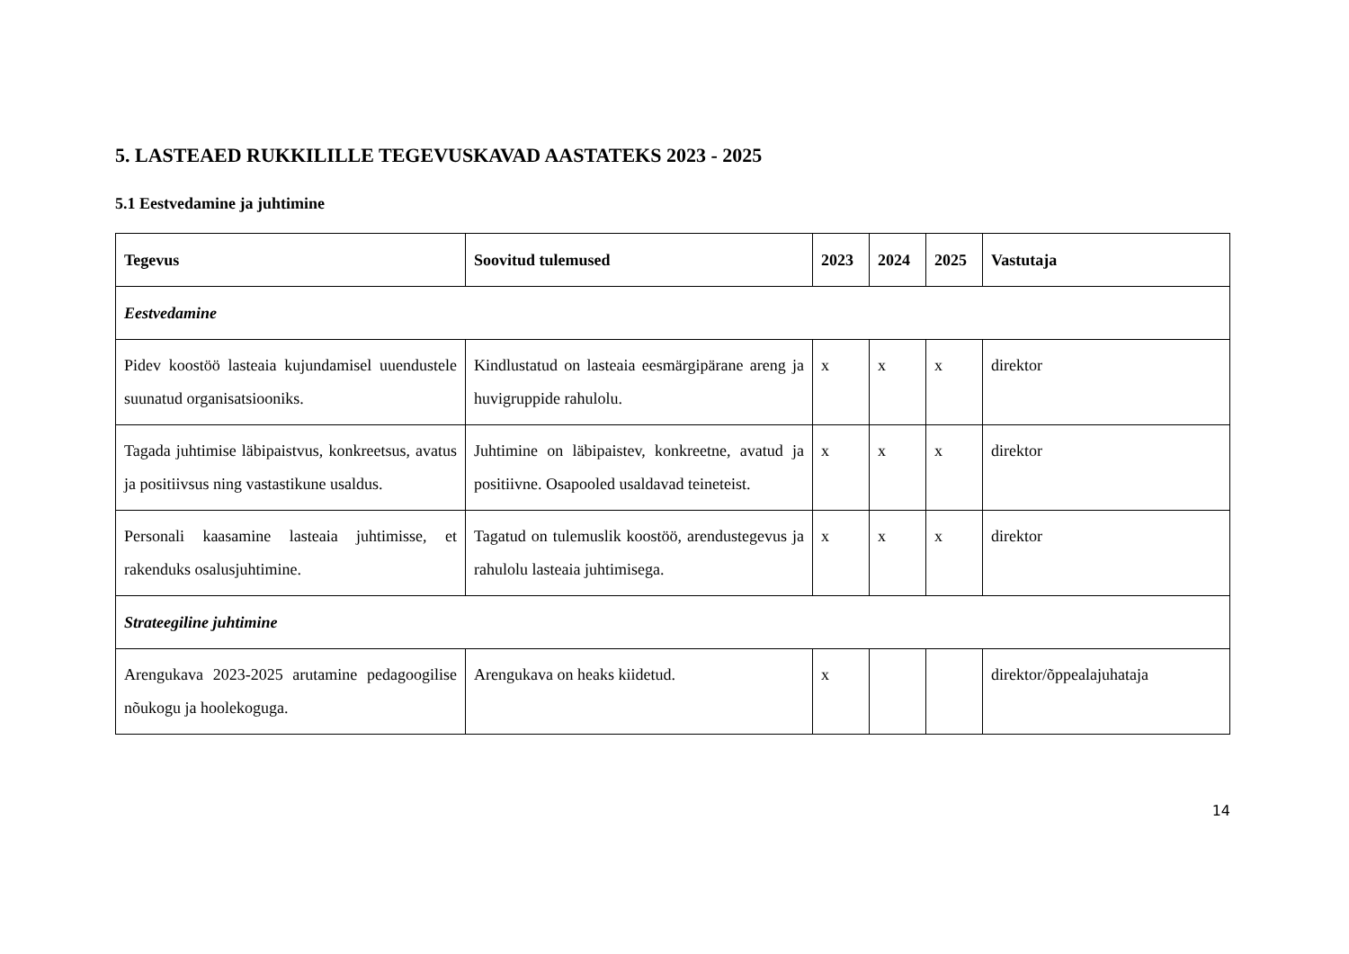5. LASTEAED RUKKILILLE TEGEVUSKAVAD AASTATEKS 2023 - 2025
5.1 Eestvedamine ja juhtimine
| Tegevus | Soovitud tulemused | 2023 | 2024 | 2025 | Vastutaja |
| --- | --- | --- | --- | --- | --- |
| Eestvedamine | | | | | |
| Pidev koostöö lasteaia kujundamisel uuendustele suunatud organisatsiooniks. | Kindlustatud on lasteaia eesmärgipärane areng ja huvigruppide rahulolu. | x | x | x | direktor |
| Tagada juhtimise läbipaistvus, konkreetsus, avatus ja positiivsus ning vastastikune usaldus. | Juhtimine on läbipaistev, konkreetne, avatud ja positiivne. Osapooled usaldavad teineteist. | x | x | x | direktor |
| Personali kaasamine lasteaia juhtimisse, et rakenduks osalusjuhtimine. | Tagatud on tulemuslik koostöö, arendustegevus ja rahulolu lasteaia juhtimisega. | x | x | x | direktor |
| Strateegiline juhtimine | | | | | |
| Arengukava 2023-2025 arutamine pedagoogilise nõukogu ja hoolekoguga. | Arengukava on heaks kiidetud. | x | | | direktor/õppealajuhataja |
14